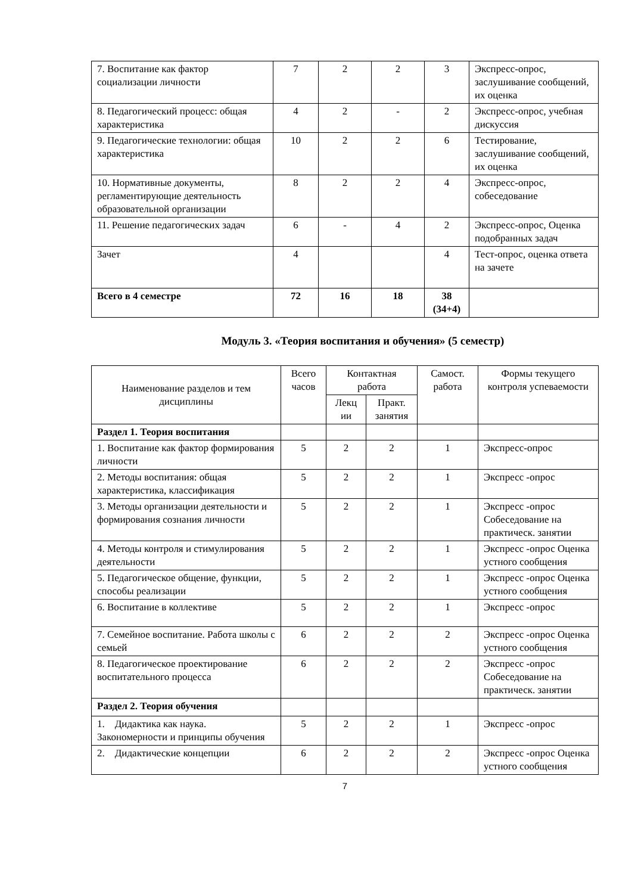| 7. Воспитание как фактор социализации личности | 7 | 2 | 2 | 3 | Экспресс-опрос, заслушивание сообщений, их оценка |
| 8. Педагогический процесс: общая характеристика | 4 | 2 | - | 2 | Экспресс-опрос, учебная дискуссия |
| 9. Педагогические технологии: общая характеристика | 10 | 2 | 2 | 6 | Тестирование, заслушивание сообщений, их оценка |
| 10. Нормативные документы, регламентирующие деятельность образовательной организации | 8 | 2 | 2 | 4 | Экспресс-опрос, собеседование |
| 11. Решение педагогических задач | 6 | - | 4 | 2 | Экспресс-опрос, Оценка подобранных задач |
| Зачет | 4 | | | 4 | Тест-опрос, оценка ответа на зачете |
| Всего в 4 семестре | 72 | 16 | 18 | 38 (34+4) | |
Модуль 3. «Теория воспитания и обучения» (5 семестр)
| Наименование разделов и тем дисциплины | Всего часов | Контактная работа | | Самост. работа | Формы текущего контроля успеваемости |
| --- | --- | --- | --- | --- | --- |
| | | Лекц ии | Практ. занятия | | |
| Раздел 1. Теория воспитания | | | | | |
| 1. Воспитание как фактор формирования личности | 5 | 2 | 2 | 1 | Экспресс-опрос |
| 2. Методы воспитания: общая характеристика, классификация | 5 | 2 | 2 | 1 | Экспресс -опрос |
| 3. Методы организации деятельности и формирования сознания личности | 5 | 2 | 2 | 1 | Экспресс -опрос Собеседование на практическ. занятии |
| 4. Методы контроля и стимулирования деятельности | 5 | 2 | 2 | 1 | Экспресс -опрос Оценка устного сообщения |
| 5. Педагогическое общение, функции, способы реализации | 5 | 2 | 2 | 1 | Экспресс -опрос Оценка устного сообщения |
| 6. Воспитание в коллективе | 5 | 2 | 2 | 1 | Экспресс -опрос |
| 7. Семейное воспитание. Работа школы с семьей | 6 | 2 | 2 | 2 | Экспресс -опрос Оценка устного сообщения |
| 8. Педагогическое проектирование воспитательного процесса | 6 | 2 | 2 | 2 | Экспресс -опрос Собеседование на практическ. занятии |
| Раздел 2. Теория обучения | | | | | |
| 1. Дидактика как наука. Закономерности и принципы обучения | 5 | 2 | 2 | 1 | Экспресс -опрос |
| 2. Дидактические концепции | 6 | 2 | 2 | 2 | Экспресс -опрос Оценка устного сообщения |
7